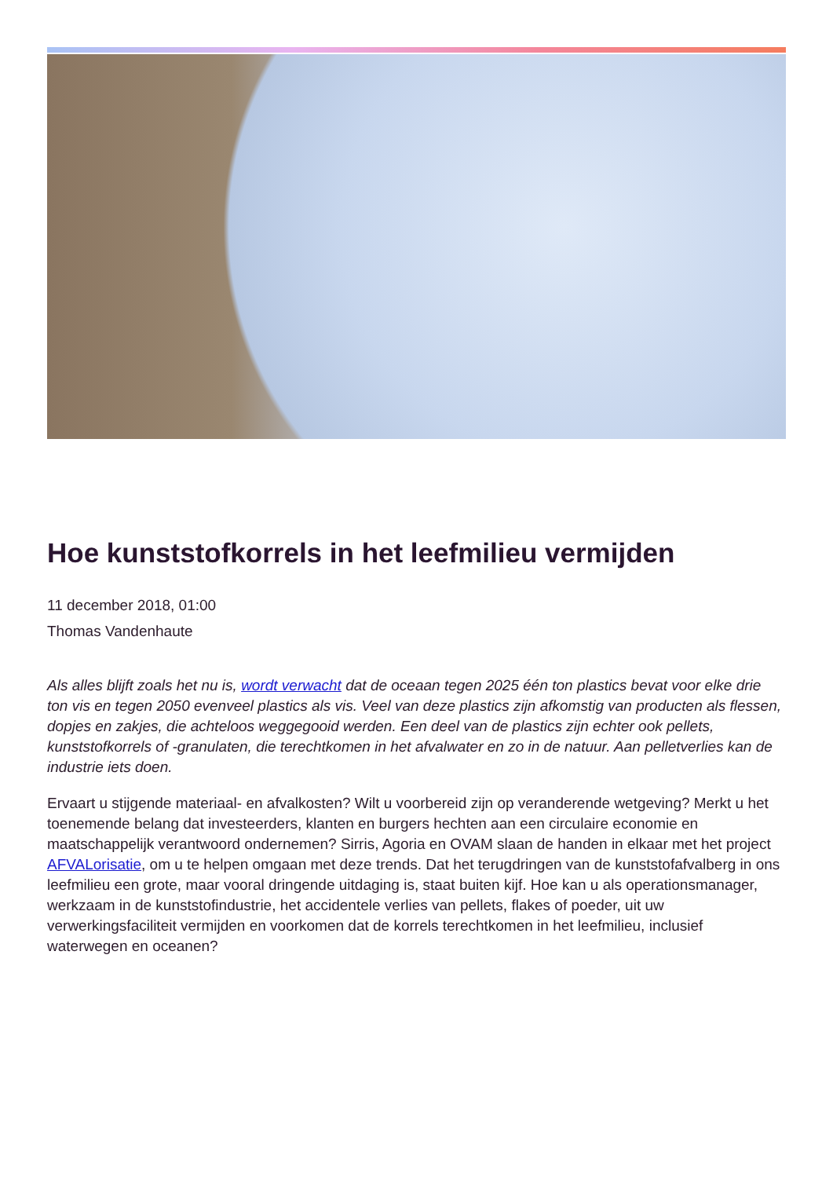Hoe kunststofkorrels in het leefmilieu vermijden
11 december 2018, 01:00
Thomas Vandenhaute
Als alles blijft zoals het nu is, wordt verwacht dat de oceaan tegen 2025 één ton plastics bevat voor elke drie ton vis en tegen 2050 evenveel plastics als vis. Veel van deze plastics zijn afkomstig van producten als flessen, dopjes en zakjes, die achteloos weggegooid werden. Een deel van de plastics zijn echter ook pellets, kunststofkorrels of -granulaten, die terechtkomen in het afvalwater en zo in de natuur. Aan pelletverlies kan de industrie iets doen.
Ervaart u stijgende materiaal- en afvalkosten? Wilt u voorbereid zijn op veranderende wetgeving? Merkt u het toenemende belang dat investeerders, klanten en burgers hechten aan een circulaire economie en maatschappelijk verantwoord ondernemen? Sirris, Agoria en OVAM slaan de handen in elkaar met het project AFVALorisatie, om u te helpen omgaan met deze trends. Dat het terugdringen van de kunststofafvalberg in ons leefmilieu een grote, maar vooral dringende uitdaging is, staat buiten kijf. Hoe kan u als operationsmanager, werkzaam in de kunststofindustrie, het accidentele verlies van pellets, flakes of poeder, uit uw verwerkingsfaciliteit vermijden en voorkomen dat de korrels terechtkomen in het leefmilieu, inclusief waterwegen en oceanen?